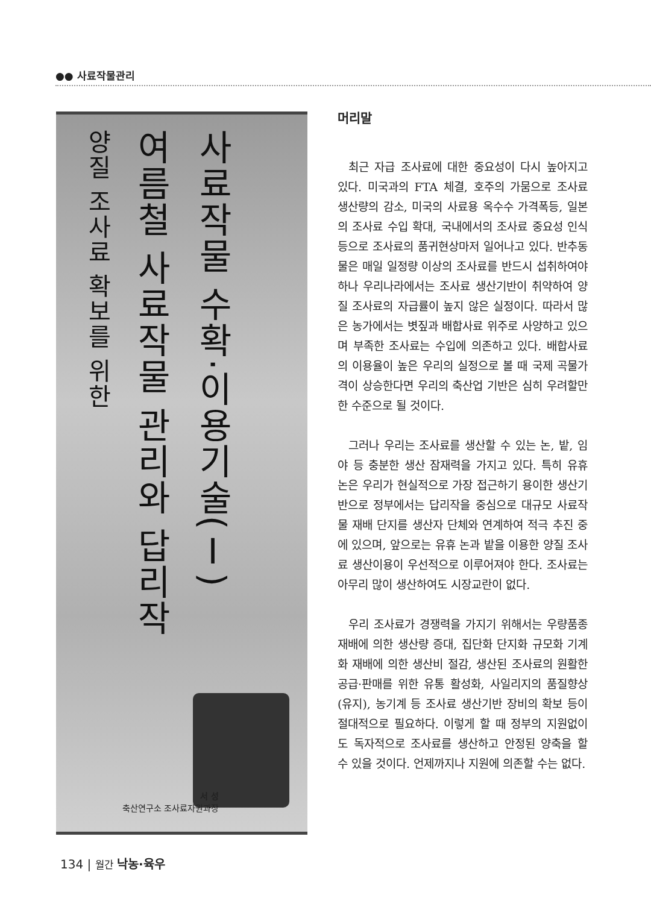●● 사료작물관리
사료작물 수확·이용기술(Ⅰ)
여름철 사료작물 관리와 답리작
양질 조사료 확보를 위한
서 성
축산연구소 조사료자원과장
머리말
최근 자급 조사료에 대한 중요성이 다시 높아지고 있다. 미국과의 FTA 체결, 호주의 가뭄으로 조사료 생산량의 감소, 미국의 사료용 옥수수 가격폭등, 일본의 조사료 수입 확대, 국내에서의 조사료 중요성 인식 등으로 조사료의 품귀현상마저 일어나고 있다. 반추동물은 매일 일정량 이상의 조사료를 반드시 섭취하여야 하나 우리나라에서는 조사료 생산기반이 취약하여 양질 조사료의 자급률이 높지 않은 실정이다. 따라서 많은 농가에서는 볏짚과 배합사료 위주로 사양하고 있으며 부족한 조사료는 수입에 의존하고 있다. 배합사료의 이용율이 높은 우리의 실정으로 볼 때 국제 곡물가격이 상승한다면 우리의 축산업 기반은 심히 우려할만한 수준으로 될 것이다.
그러나 우리는 조사료를 생산할 수 있는 논, 밭, 임야 등 충분한 생산 잠재력을 가지고 있다. 특히 유휴 논은 우리가 현실적으로 가장 접근하기 용이한 생산기반으로 정부에서는 답리작을 중심으로 대규모 사료작물 재배 단지를 생산자 단체와 연계하여 적극 추진 중에 있으며, 앞으로는 유휴 논과 밭을 이용한 양질 조사료 생산이용이 우선적으로 이루어져야 한다. 조사료는 아무리 많이 생산하여도 시장교란이 없다.
우리 조사료가 경쟁력을 가지기 위해서는 우량품종 재배에 의한 생산량 증대, 집단화 단지화 규모화 기계화 재배에 의한 생산비 절감, 생산된 조사료의 원활한 공급·판매를 위한 유통 활성화, 사일리지의 품질향상(유지), 농기계 등 조사료 생산기반 장비의 확보 등이 절대적으로 필요하다. 이렇게 할 때 정부의 지원없이도 독자적으로 조사료를 생산하고 안정된 양축을 할 수 있을 것이다. 언제까지나 지원에 의존할 수는 없다.
134 | 월간 낙농·육우